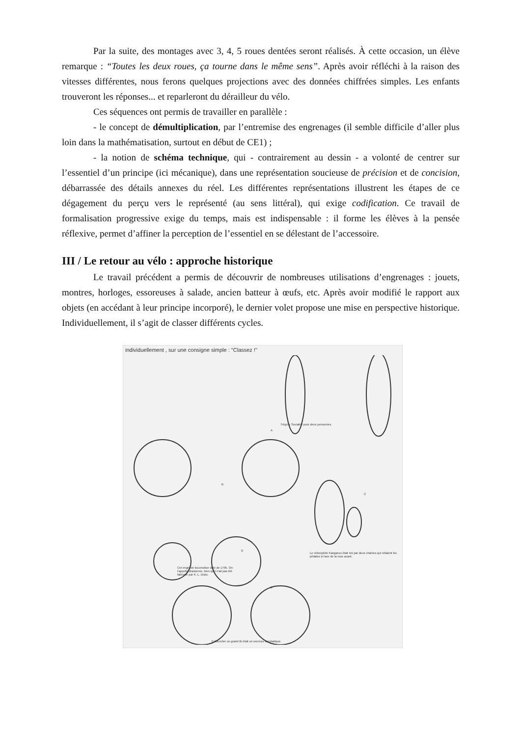Par la suite, des montages avec 3, 4, 5 roues dentées seront réalisés. À cette occasion, un élève remarque : “Toutes les deux roues, ça tourne dans le même sens”. Après avoir réfléchi à la raison des vitesses différentes, nous ferons quelques projections avec des données chiffrées simples. Les enfants trouveront les réponses... et reparleront du dérailleur du vélo.
Ces séquences ont permis de travailler en parallèle :
- le concept de démultiplication, par l’entremise des engrenages (il semble difficile d’aller plus loin dans la mathématisation, surtout en début de CE1) ;
- la notion de schéma technique, qui - contrairement au dessin - a volonté de centrer sur l’essentiel d’un principe (ici mécanique), dans une représentation soucieuse de précision et de concision, débarrassée des détails annexes du réel. Les différentes représentations illustrent les étapes de ce dégagement du perçu vers le représenté (au sens littéral), qui exige codification. Ce travail de formalisation progressive exige du temps, mais est indispensable : il forme les élèves à la pensée réflexive, permet d’affiner la perception de l’essentiel en se délestant de l’accessoire.
III / Le retour au vélo : approche historique
Le travail précédent a permis de découvrir de nombreuses utilisations d’engrenages : jouets, montres, horloges, essoreuses à salade, ancien batteur à œufs, etc. Après avoir modifié le rapport aux objets (en accédant à leur principe incorporé), le dernier volet propose une mise en perspective historique. Individuellement, il s’agit de classer différents cycles.
individuellement , sur une consigne simple : "Classez !"
A
Tricycle Sociable pour deux personnes.
B
C
D
Le vélocipède Kangaroo était mû par deux chaînes qui reliaient les pédales à l'axe de la roue avant.
Cet engin de locomotion date de 1795. On l'appelle draisienne, bien qu'il n'ait pas été fabriqué par K. L. Drais.
E
Enfourcher un grand Bi était un exercice acrobatique.